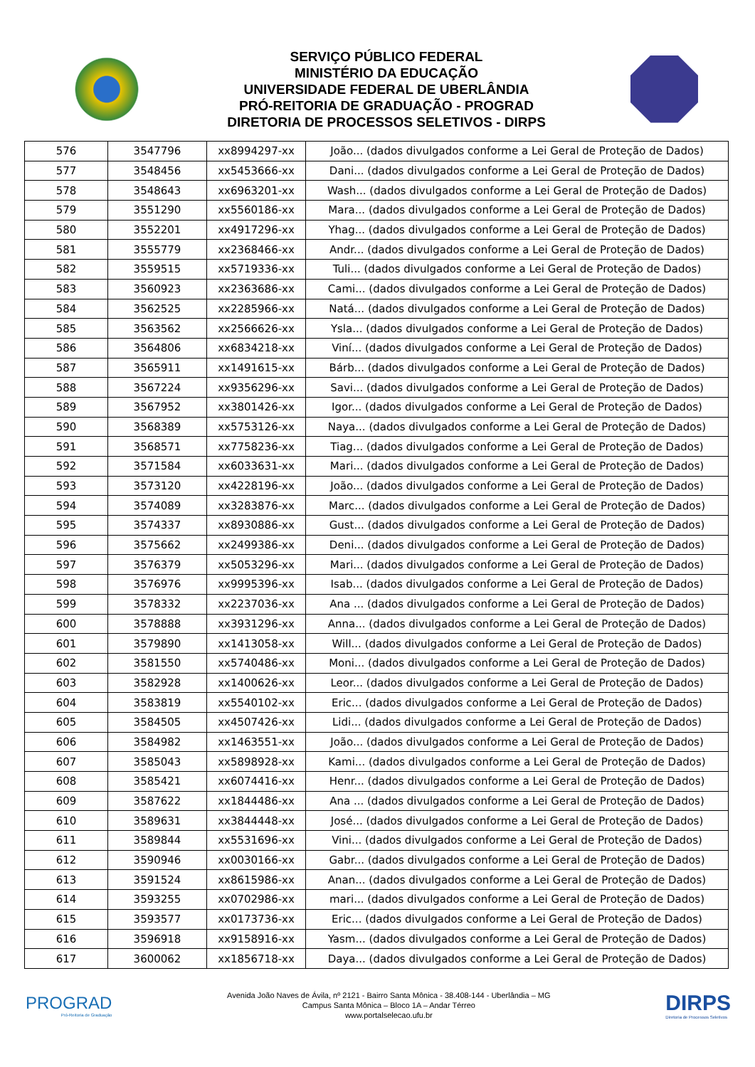SERVIÇO PÚBLICO FEDERAL
MINISTÉRIO DA EDUCAÇÃO
UNIVERSIDADE FEDERAL DE UBERLÂNDIA
PRÓ-REITORIA DE GRADUAÇÃO - PROGRAD
DIRETORIA DE PROCESSOS SELETIVOS - DIRPS
| 576 | 3547796 | xx8994297-xx | João... (dados divulgados conforme a Lei Geral de Proteção de Dados) |
| 577 | 3548456 | xx5453666-xx | Dani... (dados divulgados conforme a Lei Geral de Proteção de Dados) |
| 578 | 3548643 | xx6963201-xx | Wash... (dados divulgados conforme a Lei Geral de Proteção de Dados) |
| 579 | 3551290 | xx5560186-xx | Mara... (dados divulgados conforme a Lei Geral de Proteção de Dados) |
| 580 | 3552201 | xx4917296-xx | Yhag... (dados divulgados conforme a Lei Geral de Proteção de Dados) |
| 581 | 3555779 | xx2368466-xx | Andr... (dados divulgados conforme a Lei Geral de Proteção de Dados) |
| 582 | 3559515 | xx5719336-xx | Tuli... (dados divulgados conforme a Lei Geral de Proteção de Dados) |
| 583 | 3560923 | xx2363686-xx | Cami... (dados divulgados conforme a Lei Geral de Proteção de Dados) |
| 584 | 3562525 | xx2285966-xx | Natá... (dados divulgados conforme a Lei Geral de Proteção de Dados) |
| 585 | 3563562 | xx2566626-xx | Ysla... (dados divulgados conforme a Lei Geral de Proteção de Dados) |
| 586 | 3564806 | xx6834218-xx | Viní... (dados divulgados conforme a Lei Geral de Proteção de Dados) |
| 587 | 3565911 | xx1491615-xx | Bárb... (dados divulgados conforme a Lei Geral de Proteção de Dados) |
| 588 | 3567224 | xx9356296-xx | Savi... (dados divulgados conforme a Lei Geral de Proteção de Dados) |
| 589 | 3567952 | xx3801426-xx | Igor... (dados divulgados conforme a Lei Geral de Proteção de Dados) |
| 590 | 3568389 | xx5753126-xx | Naya... (dados divulgados conforme a Lei Geral de Proteção de Dados) |
| 591 | 3568571 | xx7758236-xx | Tiag... (dados divulgados conforme a Lei Geral de Proteção de Dados) |
| 592 | 3571584 | xx6033631-xx | Mari... (dados divulgados conforme a Lei Geral de Proteção de Dados) |
| 593 | 3573120 | xx4228196-xx | João... (dados divulgados conforme a Lei Geral de Proteção de Dados) |
| 594 | 3574089 | xx3283876-xx | Marc... (dados divulgados conforme a Lei Geral de Proteção de Dados) |
| 595 | 3574337 | xx8930886-xx | Gust... (dados divulgados conforme a Lei Geral de Proteção de Dados) |
| 596 | 3575662 | xx2499386-xx | Deni... (dados divulgados conforme a Lei Geral de Proteção de Dados) |
| 597 | 3576379 | xx5053296-xx | Mari... (dados divulgados conforme a Lei Geral de Proteção de Dados) |
| 598 | 3576976 | xx9995396-xx | Isab... (dados divulgados conforme a Lei Geral de Proteção de Dados) |
| 599 | 3578332 | xx2237036-xx | Ana ... (dados divulgados conforme a Lei Geral de Proteção de Dados) |
| 600 | 3578888 | xx3931296-xx | Anna... (dados divulgados conforme a Lei Geral de Proteção de Dados) |
| 601 | 3579890 | xx1413058-xx | Will... (dados divulgados conforme a Lei Geral de Proteção de Dados) |
| 602 | 3581550 | xx5740486-xx | Moni... (dados divulgados conforme a Lei Geral de Proteção de Dados) |
| 603 | 3582928 | xx1400626-xx | Leor... (dados divulgados conforme a Lei Geral de Proteção de Dados) |
| 604 | 3583819 | xx5540102-xx | Eric... (dados divulgados conforme a Lei Geral de Proteção de Dados) |
| 605 | 3584505 | xx4507426-xx | Lidi... (dados divulgados conforme a Lei Geral de Proteção de Dados) |
| 606 | 3584982 | xx1463551-xx | João... (dados divulgados conforme a Lei Geral de Proteção de Dados) |
| 607 | 3585043 | xx5898928-xx | Kami... (dados divulgados conforme a Lei Geral de Proteção de Dados) |
| 608 | 3585421 | xx6074416-xx | Henr... (dados divulgados conforme a Lei Geral de Proteção de Dados) |
| 609 | 3587622 | xx1844486-xx | Ana ... (dados divulgados conforme a Lei Geral de Proteção de Dados) |
| 610 | 3589631 | xx3844448-xx | José... (dados divulgados conforme a Lei Geral de Proteção de Dados) |
| 611 | 3589844 | xx5531696-xx | Vini... (dados divulgados conforme a Lei Geral de Proteção de Dados) |
| 612 | 3590946 | xx0030166-xx | Gabr... (dados divulgados conforme a Lei Geral de Proteção de Dados) |
| 613 | 3591524 | xx8615986-xx | Anan... (dados divulgados conforme a Lei Geral de Proteção de Dados) |
| 614 | 3593255 | xx0702986-xx | mari... (dados divulgados conforme a Lei Geral de Proteção de Dados) |
| 615 | 3593577 | xx0173736-xx | Eric... (dados divulgados conforme a Lei Geral de Proteção de Dados) |
| 616 | 3596918 | xx9158916-xx | Yasm... (dados divulgados conforme a Lei Geral de Proteção de Dados) |
| 617 | 3600062 | xx1856718-xx | Daya... (dados divulgados conforme a Lei Geral de Proteção de Dados) |
PROGRAD
Pró-Reitoria de Graduação
Avenida João Naves de Ávila, nº 2121 - Bairro Santa Mônica - 38.408-144 - Uberlândia – MG
Campus Santa Mônica – Bloco 1A – Andar Térreo
www.portalselecao.ufu.br
DIRPS
Diretoria de Processos Seletivos